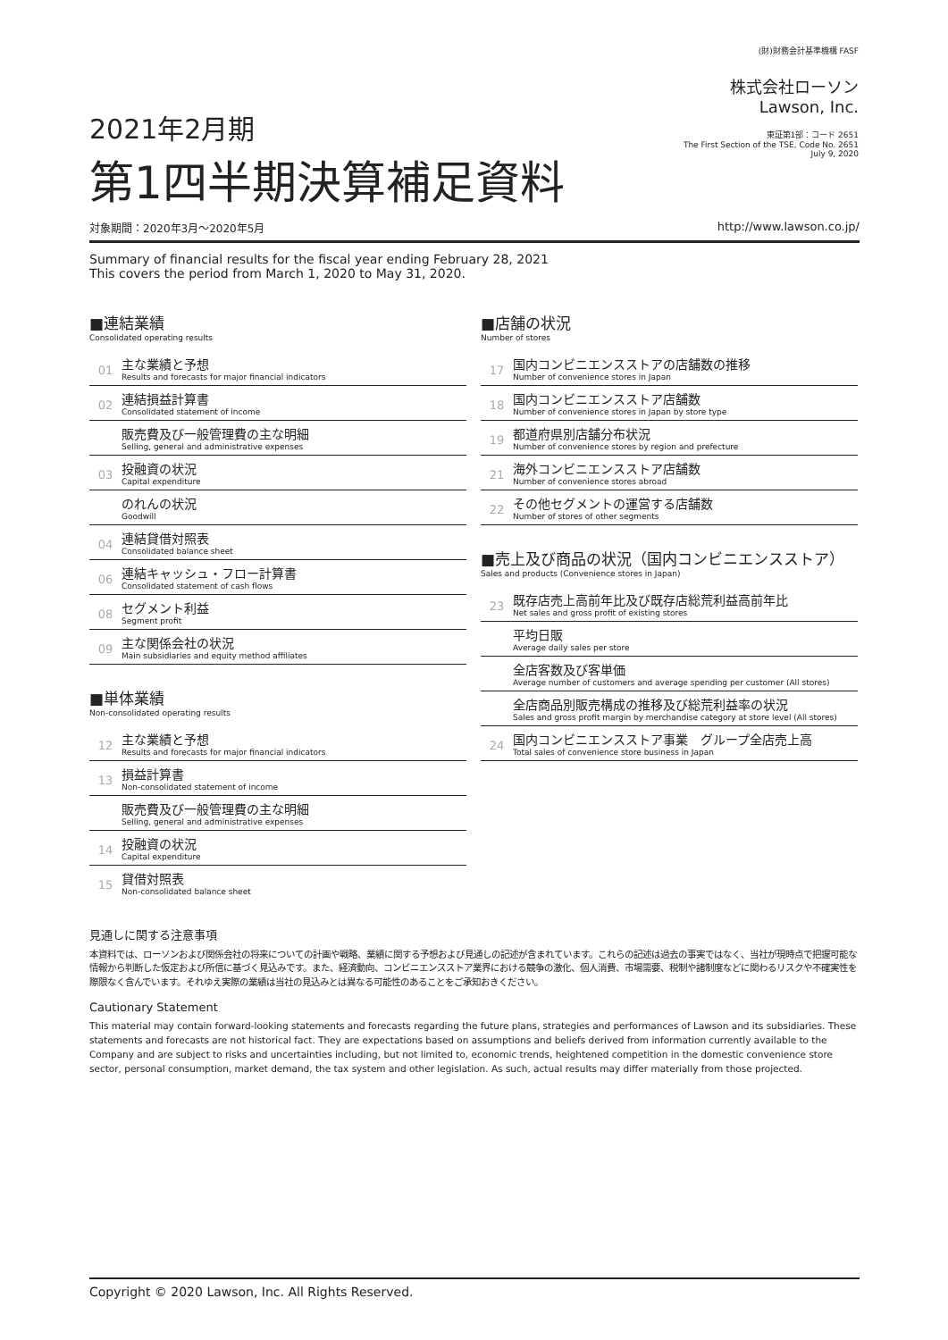2021年2月期
第1四半期決算補足資料
(財)財務会計基準機構 FASF
株式会社ローソン
Lawson, Inc.
東証第1部：コード 2651
The First Section of the TSE, Code No. 2651
July 9, 2020
対象期間：2020年3月～2020年5月 http://www.lawson.co.jp/
Summary of financial results for the fiscal year ending February 28, 2021
This covers the period from March 1, 2020 to May 31, 2020.
■連結業績
Consolidated operating results
01
主な業績と予想
Results and forecasts for major financial indicators
02
連結損益計算書
Consolidated statement of income
販売費及び一般管理費の主な明細
Selling, general and administrative expenses
03
投融資の状況
Capital expenditure
のれんの状況
Goodwill
04
連結貸借対照表
Consolidated balance sheet
06
連結キャッシュ・フロー計算書
Consolidated statement of cash flows
08
セグメント利益
Segment profit
09
主な関係会社の状況
Main subsidiaries and equity method affiliates
■単体業績
Non-consolidated operating results
12
主な業績と予想
Results and forecasts for major financial indicators
13
損益計算書
Non-consolidated statement of income
販売費及び一般管理費の主な明細
Selling, general and administrative expenses
14
投融資の状況
Capital expenditure
15
貸借対照表
Non-consolidated balance sheet
■店舗の状況
Number of stores
17
国内コンビニエンスストアの店舗数の推移
Number of convenience stores in Japan
18
国内コンビニエンスストア店舗数
Number of convenience stores in Japan by store type
19
都道府県別店舗分布状況
Number of convenience stores by region and prefecture
21
海外コンビニエンスストア店舗数
Number of convenience stores abroad
22
その他セグメントの運営する店舗数
Number of stores of other segments
■売上及び商品の状況（国内コンビニエンスストア）
Sales and products (Convenience stores in Japan)
23
既存店売上高前年比及び既存店総荒利益高前年比
Net sales and gross profit of existing stores
平均日販
Average daily sales per store
全店客数及び客単価
Average number of customers and average spending per customer (All stores)
全店商品別販売構成の推移及び総荒利益率の状況
Sales and gross profit margin by merchandise category at store level (All stores)
24
国内コンビニエンスストア事業　グループ全店売上高
Total sales of convenience store business in Japan
見通しに関する注意事項
本資料では、ローソンおよび関係会社の将来についての計画や戦略、業績に関する予想および見通しの記述が含まれています。これらの記述は過去の事実ではなく、当社が現時点で把握可能な情報から判断した仮定および所信に基づく見込みです。また、経済動向、コンビニエンスストア業界における競争の激化、個人消費、市場需要、税制や諸制度などに関わるリスクや不確実性を際限なく含んでいます。それゆえ実際の業績は当社の見込みとは異なる可能性のあることをご承知おきください。
Cautionary Statement
This material may contain forward-looking statements and forecasts regarding the future plans, strategies and performances of Lawson and its subsidiaries. These statements and forecasts are not historical fact. They are expectations based on assumptions and beliefs derived from information currently available to the Company and are subject to risks and uncertainties including, but not limited to, economic trends, heightened competition in the domestic convenience store sector, personal consumption, market demand, the tax system and other legislation. As such, actual results may differ materially from those projected.
Copyright © 2020 Lawson, Inc. All Rights Reserved.